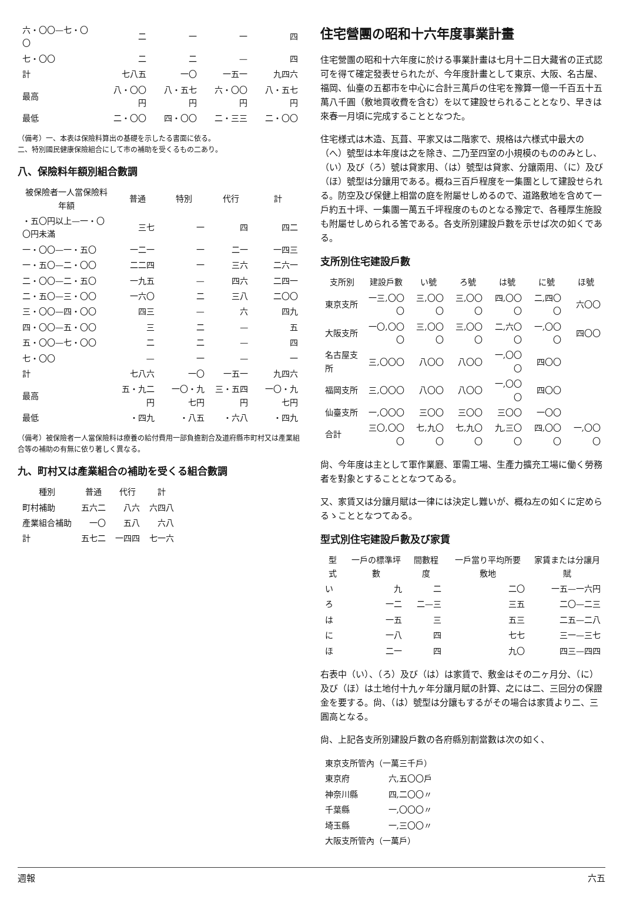| 六・〇〇—七・〇〇 | 二 | 一 | 一 | 四 |
| 七・〇〇 | 二 | 二 | — | 四 |
| 計 | 七八五 | 一〇 | 一五一 | 九四六 |
| 最高 | 八・〇〇円 | 八・五七円 | 六・〇〇円 | 八・五七円 |
| 最低 | 二・〇〇 | 四・〇〇 | 二・三三 | 二・〇〇 |
（備考）一、本表は保險料算出の基礎を示したる書面に依る。
二、特別國民健康保險組合にして市の補助を受くるもの二あり。
八、保險料年額別組合數調
| 被保險者一人當保險料年額 | 普通 | 特別 | 代行 | 計 |
| --- | --- | --- | --- | --- |
| ・五〇円以上—一・〇〇円未滿 | 三七 | 一 | 四 | 四二 |
| 一・〇〇—一・五〇 | 一二一 | 一 | 二一 | 一四三 |
| 一・五〇—二・〇〇 | 二二四 | 一 | 三六 | 二六一 |
| 二・〇〇—二・五〇 | 一九五 | — | 四六 | 二四一 |
| 二・五〇—三・〇〇 | 一六〇 | 二 | 三八 | 二〇〇 |
| 三・〇〇—四・〇〇 | 四三 | — | 六 | 四九 |
| 四・〇〇—五・〇〇 | 三 | 二 | — | 五 |
| 五・〇〇—七・〇〇 | 二 | 二 | — | 四 |
| 七・〇〇 | — | 一 | — | 一 |
| 計 | 七八六 | 一〇 | 一五一 | 九四六 |
| 最高 | 五・九二円 | 一〇・九七円 | 三・五四円 | 一〇・九七円 |
| 最低 | ・四九 | ・八五 | ・六八 | ・四九 |
（備考）被保險者一人當保險料は療養の給付費用一部負擔割合及道府縣市町村又は產業組合等の補助の有無に依り著しく異なる。
九、町村又は產業組合の補助を受くる組合數調
| 種別 | 普通 | 代行 | 計 |
| --- | --- | --- | --- |
| 町村補助 | 五六二 | 八六 | 六四八 |
| 產業組合補助 | 一〇 | 五八 | 六八 |
| 計 | 五七二 | 一四四 | 七一六 |
住宅營團の昭和十六年度事業計畫
住宅營團の昭和十六年度に於ける事業計畫は七月十二日大藏省の正式認可を得て確定發表せられたが、今年度計畫として東京、大阪、名古屋、福岡、仙臺の五都市を中心に合計三萬戶の住宅を豫算一億一千百五十五萬八千圓（敷地買收費を含む）を以て建設せられることとなり、早きは來春一月頃に完成することとなつた。
住宅様式は木造、瓦葺、平家又は二階家で、規格は六様式中最大の（へ）號型は本年度は之を除き、二乃至四室の小規模のもののみとし、（い）及び（ろ）號は貸家用、（は）號型は貸家、分讓兩用、（に）及び（ほ）號型は分讓用である。概ね三百戶程度を一集團として建設せられる。防空及び保健上相當の庭を附屬せしめるので、道路敷地を含めて一戶約五十坪、一集團一萬五千坪程度のものとなる豫定で、各種厚生施設も附屬せしめられる筈である。各支所別建設戶數を示せば次の如くである。
支所別住宅建設戶數
| 支所別 | 建設戶數 | い號 | ろ號 | は號 | に號 | ほ號 |
| --- | --- | --- | --- | --- | --- | --- |
| 東京支所 | 一三,〇〇〇 | 三,〇〇〇 | 三,〇〇〇 | 四,〇〇〇 | 二,四〇〇 | 六〇〇 |
| 大阪支所 | 一〇,〇〇〇 | 三,〇〇〇 | 三,〇〇〇 | 二,六〇〇 | 一,〇〇〇 | 四〇〇 |
| 名古屋支所 | 三,〇〇〇 | 八〇〇 | 八〇〇 | 一,〇〇〇 | 四〇〇 | |
| 福岡支所 | 三,〇〇〇 | 八〇〇 | 八〇〇 | 一,〇〇〇 | 四〇〇 | |
| 仙臺支所 | 一,〇〇〇 | 三〇〇 | 三〇〇 | 三〇〇 | 一〇〇 | |
| 合計 | 三〇,〇〇〇 | 七,九〇〇 | 七,九〇〇 | 九,三〇〇 | 四,〇〇〇 | 一,〇〇〇 |
尙、今年度は主として軍作業廳、軍需工場、生產力擴充工場に働く勞務者を對象とすることとなつてゐる。
又、家賃又は分讓月賦は一律には決定し難いが、概ね左の如くに定めらるゝこととなつてゐる。
型式別住宅建設戶數及び家賃
| 型式 | 一戶の標準坪數 | 間數程度 | 一戶當り平均所要敷地 | 家賃または分讓月賦 |
| --- | --- | --- | --- | --- |
| い | 九 | 二 | 二〇 | 一五—一六円 |
| ろ | 一二 | 二—三 | 三五 | 二〇—二三 |
| は | 一五 | 三 | 五三 | 二五—二八 |
| に | 一八 | 四 | 七七 | 三一—三七 |
| ほ | 二一 | 四 | 九〇 | 四三—四四 |
右表中（い）、（ろ）及び（は）は家賃で、敷金はその二ヶ月分、（に）及び（ほ）は土地付十九ヶ年分讓月賦の計算、之には二、三回分の保證金を要する。尙、（は）號型は分讓もするがその場合は家賃より二、三圓高となる。
尙、上記各支所別建設戶數の各府縣別割當數は次の如く、
| 東京支所管內（一萬三千戶） | |
| 東京府 | 六,五〇〇戶 |
| 神奈川縣 | 四,二〇〇〃 |
| 千葉縣 | 一,〇〇〇〃 |
| 埼玉縣 | 一,三〇〇〃 |
| 大阪支所管內（一萬戶） | |
週報 六五